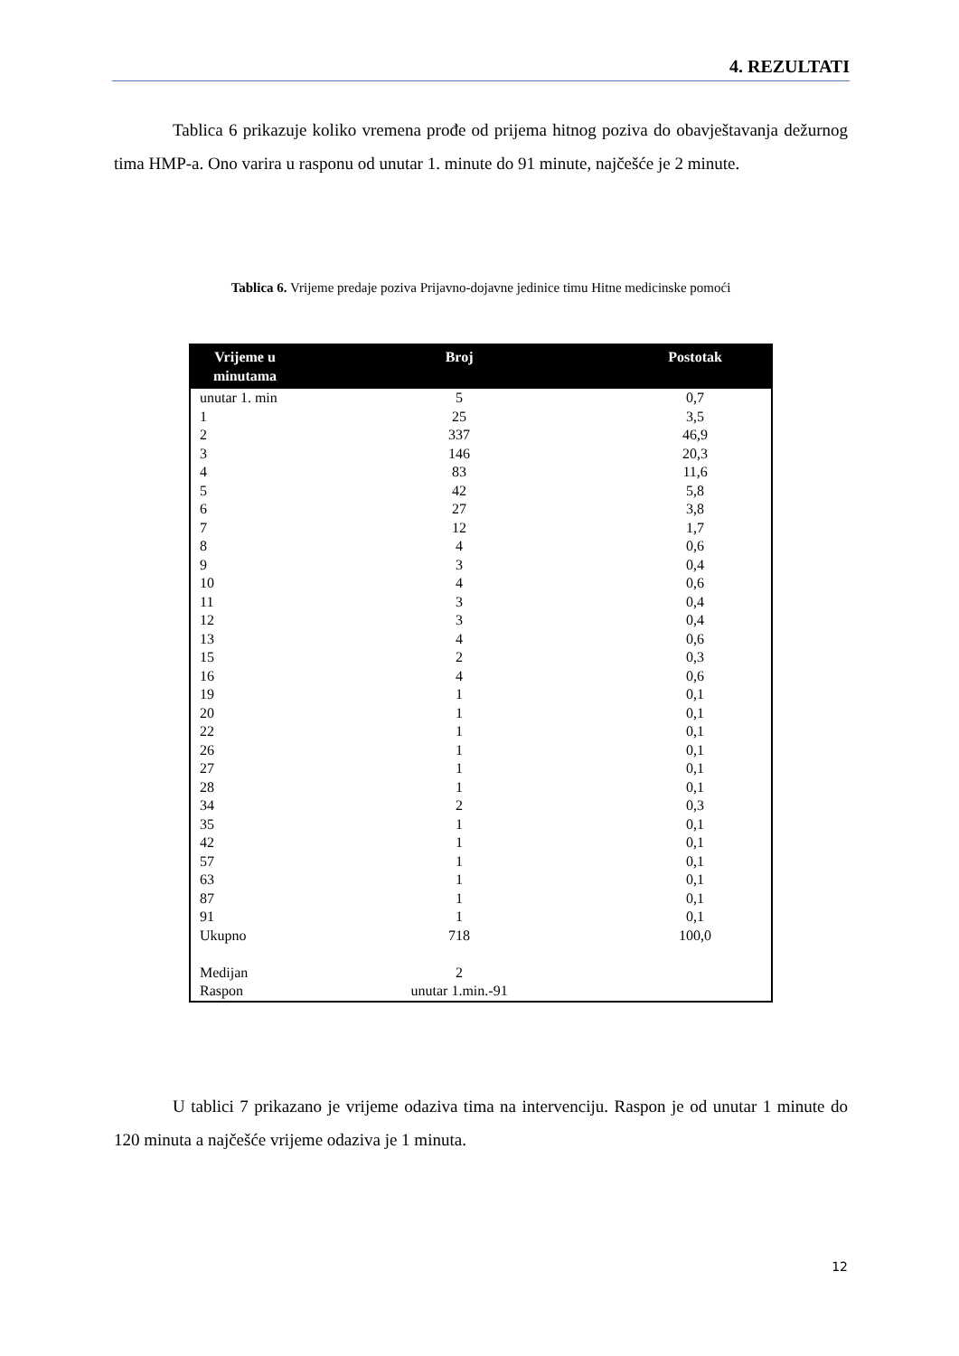4. REZULTATI
Tablica 6 prikazuje koliko vremena prođe od prijema hitnog poziva do obavještavanja dežurnog tima HMP-a. Ono varira u rasponu od unutar 1. minute do 91 minute, najčešće je 2 minute.
Tablica 6. Vrijeme predaje poziva Prijavno-dojavne jedinice timu Hitne medicinske pomoći
| Vrijeme u minutama | Broj | Postotak |
| --- | --- | --- |
| unutar 1. min | 5 | 0,7 |
| 1 | 25 | 3,5 |
| 2 | 337 | 46,9 |
| 3 | 146 | 20,3 |
| 4 | 83 | 11,6 |
| 5 | 42 | 5,8 |
| 6 | 27 | 3,8 |
| 7 | 12 | 1,7 |
| 8 | 4 | 0,6 |
| 9 | 3 | 0,4 |
| 10 | 4 | 0,6 |
| 11 | 3 | 0,4 |
| 12 | 3 | 0,4 |
| 13 | 4 | 0,6 |
| 15 | 2 | 0,3 |
| 16 | 4 | 0,6 |
| 19 | 1 | 0,1 |
| 20 | 1 | 0,1 |
| 22 | 1 | 0,1 |
| 26 | 1 | 0,1 |
| 27 | 1 | 0,1 |
| 28 | 1 | 0,1 |
| 34 | 2 | 0,3 |
| 35 | 1 | 0,1 |
| 42 | 1 | 0,1 |
| 57 | 1 | 0,1 |
| 63 | 1 | 0,1 |
| 87 | 1 | 0,1 |
| 91 | 1 | 0,1 |
| Ukupno | 718 | 100,0 |
| Medijan | 2 | |
| Raspon | unutar 1.min.-91 | |
U tablici 7 prikazano je vrijeme odaziva tima na intervenciju. Raspon je od unutar 1 minute do 120 minuta a najčešće vrijeme odaziva je 1 minuta.
12